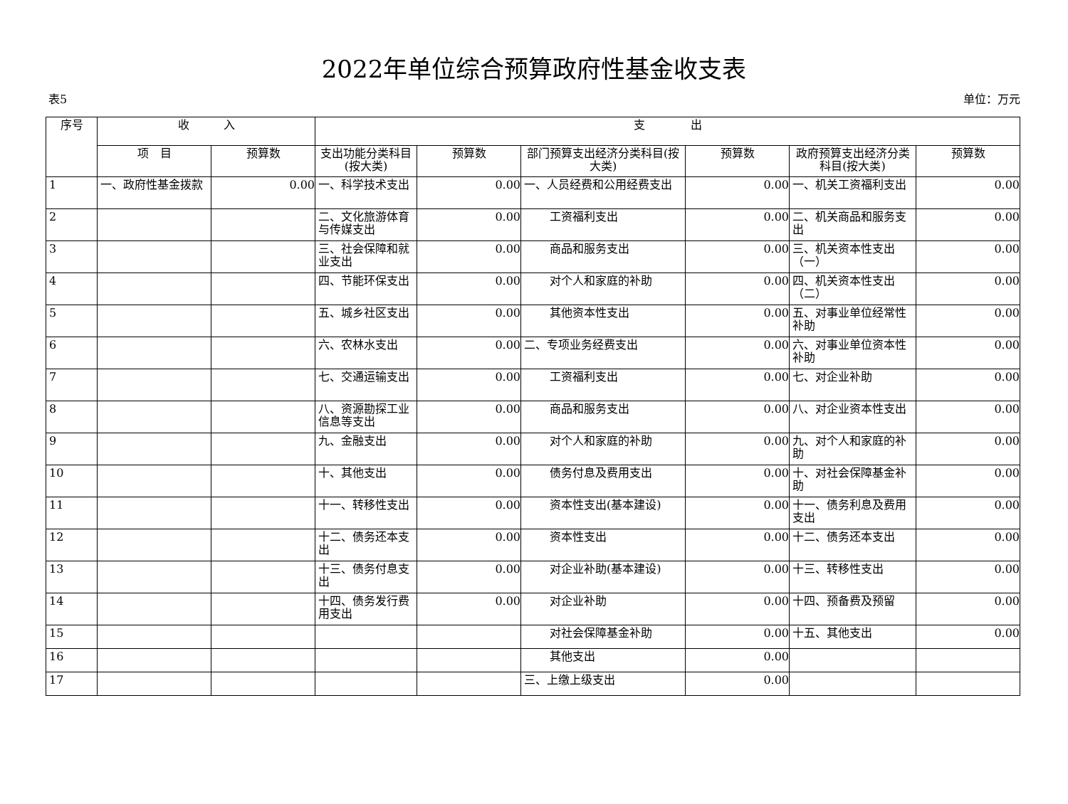2022年单位综合预算政府性基金收支表
表5 单位：万元
| 序号 | 收 入 | | 支 出 | | | | | |
| --- | --- | --- | --- | --- | --- | --- | --- | --- |
| | 项 目 | 预算数 | 支出功能分类科目(按大类) | 预算数 | 部门预算支出经济分类科目(按大类) | 预算数 | 政府预算支出经济分类科目(按大类) | 预算数 |
| 1 | 一、政府性基金拨款 | 0.00 | 一、科学技术支出 | 0.00 | 一、人员经费和公用经费支出 | 0.00 | 一、机关工资福利支出 | 0.00 |
| 2 | | | 二、文化旅游体育与传媒支出 | 0.00 | 工资福利支出 | 0.00 | 二、机关商品和服务支出 | 0.00 |
| 3 | | | 三、社会保障和就业支出 | 0.00 | 商品和服务支出 | 0.00 | 三、机关资本性支出（一） | 0.00 |
| 4 | | | 四、节能环保支出 | 0.00 | 对个人和家庭的补助 | 0.00 | 四、机关资本性支出（二） | 0.00 |
| 5 | | | 五、城乡社区支出 | 0.00 | 其他资本性支出 | 0.00 | 五、对事业单位经常性补助 | 0.00 |
| 6 | | | 六、农林水支出 | 0.00 | 二、专项业务经费支出 | 0.00 | 六、对事业单位资本性补助 | 0.00 |
| 7 | | | 七、交通运输支出 | 0.00 | 工资福利支出 | 0.00 | 七、对企业补助 | 0.00 |
| 8 | | | 八、资源勘探工业信息等支出 | 0.00 | 商品和服务支出 | 0.00 | 八、对企业资本性支出 | 0.00 |
| 9 | | | 九、金融支出 | 0.00 | 对个人和家庭的补助 | 0.00 | 九、对个人和家庭的补助 | 0.00 |
| 10 | | | 十、其他支出 | 0.00 | 债务付息及费用支出 | 0.00 | 十、对社会保障基金补助 | 0.00 |
| 11 | | | 十一、转移性支出 | 0.00 | 资本性支出(基本建设) | 0.00 | 十一、债务利息及费用支出 | 0.00 |
| 12 | | | 十二、债务还本支出 | 0.00 | 资本性支出 | 0.00 | 十二、债务还本支出 | 0.00 |
| 13 | | | 十三、债务付息支出 | 0.00 | 对企业补助(基本建设) | 0.00 | 十三、转移性支出 | 0.00 |
| 14 | | | 十四、债务发行费用支出 | 0.00 | 对企业补助 | 0.00 | 十四、预备费及预留 | 0.00 |
| 15 | | | | | 对社会保障基金补助 | 0.00 | 十五、其他支出 | 0.00 |
| 16 | | | | | 其他支出 | 0.00 | | |
| 17 | | | | | 三、上缴上级支出 | 0.00 | | |